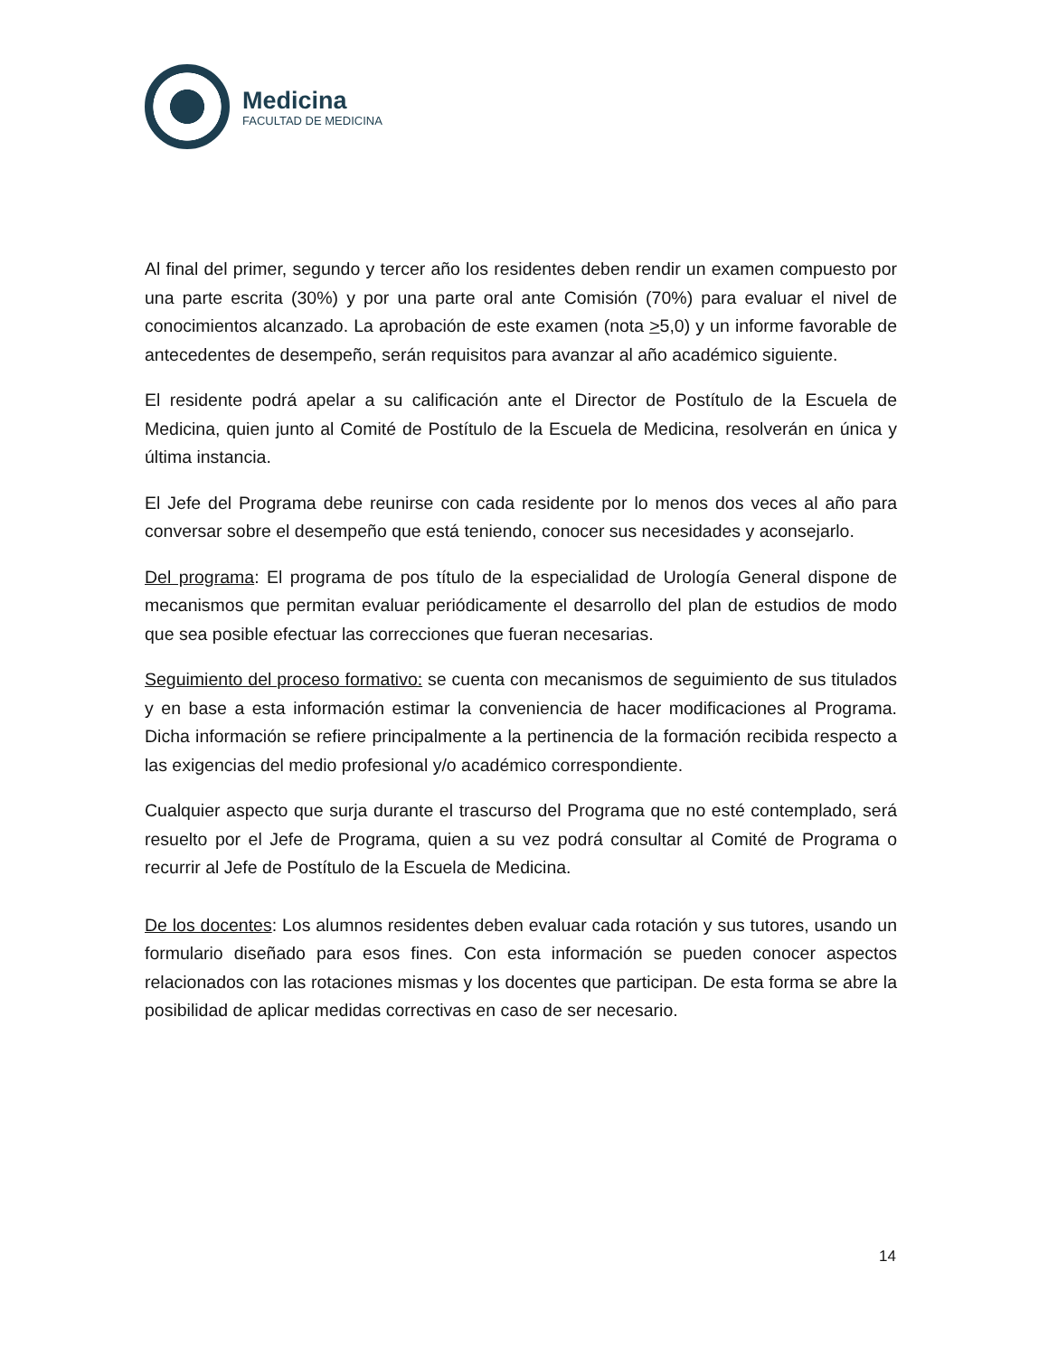Medicina
FACULTAD DE MEDICINA
Al final del primer, segundo y tercer año los residentes deben rendir un examen compuesto por una parte escrita (30%) y por una parte oral ante Comisión (70%) para evaluar el nivel de conocimientos alcanzado. La aprobación de este examen (nota >5,0) y un informe favorable de antecedentes de desempeño, serán requisitos para avanzar al año académico siguiente.
El residente podrá apelar a su calificación ante el Director de Postítulo de la Escuela de Medicina, quien junto al Comité de Postítulo de la Escuela de Medicina, resolverán en única y última instancia.
El Jefe del Programa debe reunirse con cada residente por lo menos dos veces al año para conversar sobre el desempeño que está teniendo, conocer sus necesidades y aconsejarlo.
Del programa: El programa de pos título de la especialidad de Urología General dispone de mecanismos que permitan evaluar periódicamente el desarrollo del plan de estudios de modo que sea posible efectuar las correcciones que fueran necesarias.
Seguimiento del proceso formativo: se cuenta con mecanismos de seguimiento de sus titulados y en base a esta información estimar la conveniencia de hacer modificaciones al Programa. Dicha información se refiere principalmente a la pertinencia de la formación recibida respecto a las exigencias del medio profesional y/o académico correspondiente.
Cualquier aspecto que surja durante el trascurso del Programa que no esté contemplado, será resuelto por el Jefe de Programa, quien a su vez podrá consultar al Comité de Programa o recurrir al Jefe de Postítulo de la Escuela de Medicina.
De los docentes: Los alumnos residentes deben evaluar cada rotación y sus tutores, usando un formulario diseñado para esos fines. Con esta información se pueden conocer aspectos relacionados con las rotaciones mismas y los docentes que participan. De esta forma se abre la posibilidad de aplicar medidas correctivas en caso de ser necesario.
14